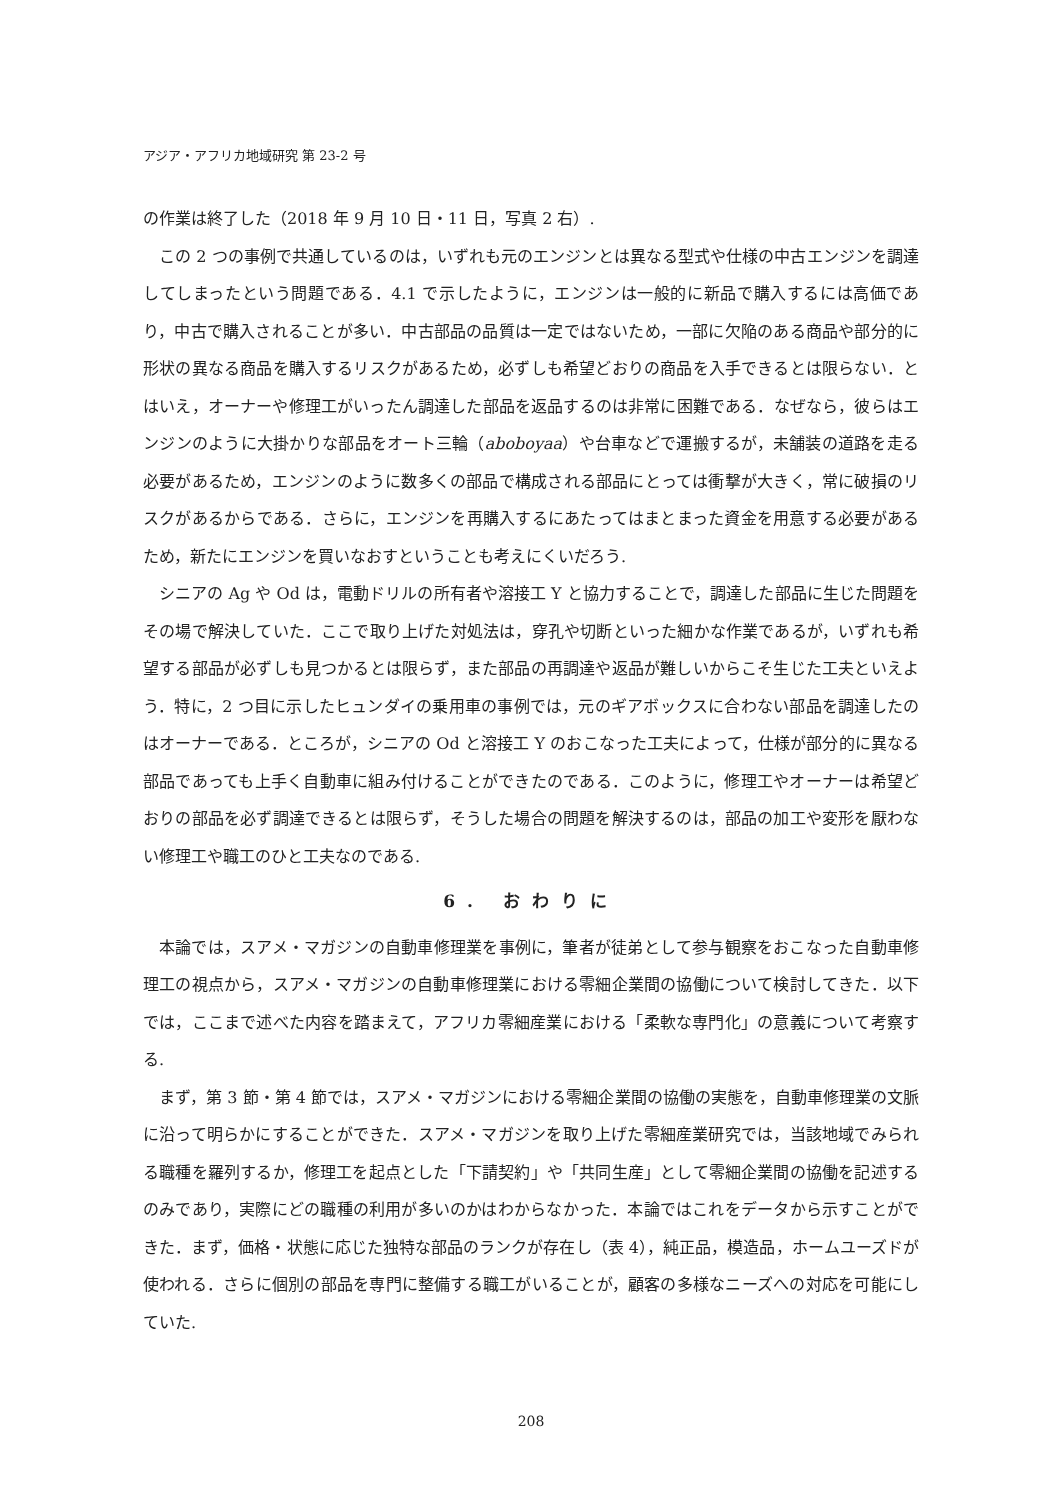アジア・アフリカ地域研究 第 23-2 号
の作業は終了した（2018 年 9 月 10 日・11 日，写真 2 右）.
この 2 つの事例で共通しているのは，いずれも元のエンジンとは異なる型式や仕様の中古エンジンを調達してしまったという問題である．4.1 で示したように，エンジンは一般的に新品で購入するには高価であり，中古で購入されることが多い．中古部品の品質は一定ではないため，一部に欠陥のある商品や部分的に形状の異なる商品を購入するリスクがあるため，必ずしも希望どおりの商品を入手できるとは限らない．とはいえ，オーナーや修理工がいったん調達した部品を返品するのは非常に困難である．なぜなら，彼らはエンジンのように大掛かりな部品をオート三輪（aboboyaa）や台車などで運搬するが，未舗装の道路を走る必要があるため，エンジンのように数多くの部品で構成される部品にとっては衝撃が大きく，常に破損のリスクがあるからである．さらに，エンジンを再購入するにあたってはまとまった資金を用意する必要があるため，新たにエンジンを買いなおすということも考えにくいだろう.
シニアの Ag や Od は，電動ドリルの所有者や溶接工 Y と協力することで，調達した部品に生じた問題をその場で解決していた．ここで取り上げた対処法は，穿孔や切断といった細かな作業であるが，いずれも希望する部品が必ずしも見つかるとは限らず，また部品の再調達や返品が難しいからこそ生じた工夫といえよう．特に，2 つ目に示したヒュンダイの乗用車の事例では，元のギアボックスに合わない部品を調達したのはオーナーである．ところが，シニアの Od と溶接工 Y のおこなった工夫によって，仕様が部分的に異なる部品であっても上手く自動車に組み付けることができたのである．このように，修理工やオーナーは希望どおりの部品を必ず調達できるとは限らず，そうした場合の問題を解決するのは，部品の加工や変形を厭わない修理工や職工のひと工夫なのである.
6. おわりに
本論では，スアメ・マガジンの自動車修理業を事例に，筆者が徒弟として参与観察をおこなった自動車修理工の視点から，スアメ・マガジンの自動車修理業における零細企業間の協働について検討してきた．以下では，ここまで述べた内容を踏まえて，アフリカ零細産業における「柔軟な専門化」の意義について考察する.
まず，第 3 節・第 4 節では，スアメ・マガジンにおける零細企業間の協働の実態を，自動車修理業の文脈に沿って明らかにすることができた．スアメ・マガジンを取り上げた零細産業研究では，当該地域でみられる職種を羅列するか，修理工を起点とした「下請契約」や「共同生産」として零細企業間の協働を記述するのみであり，実際にどの職種の利用が多いのかはわからなかった．本論ではこれをデータから示すことができた．まず，価格・状態に応じた独特な部品のランクが存在し（表 4），純正品，模造品，ホームユーズドが使われる．さらに個別の部品を専門に整備する職工がいることが，顧客の多様なニーズへの対応を可能にしていた.
208